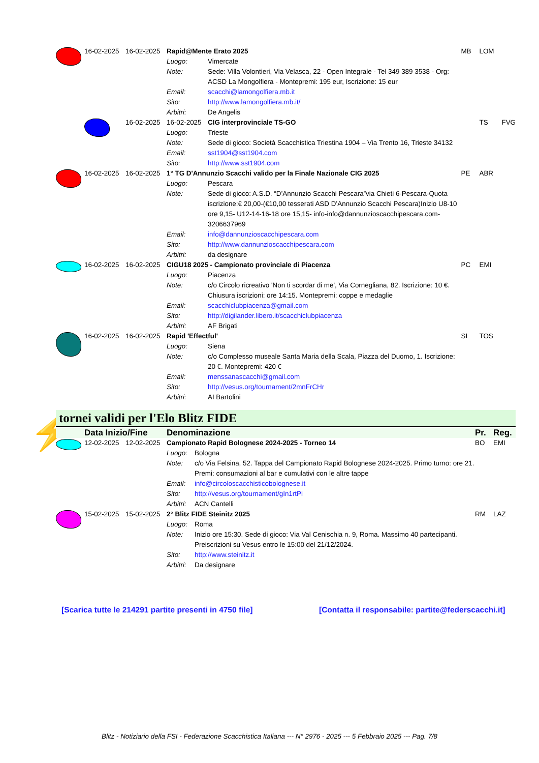| | 16-02-2025 | 16-02-2025 | Rapid@Mente Erato 2025 | | MB | LOM | |
| | | | Luogo: | Vimercate | | | |
| | | | Note: | Sede: Villa Volontieri, Via Velasca, 22 - Open Integrale - Tel 349 389 3538 - Org: ACSD La Mongolfiera - Montepremi: 195 eur, Iscrizione: 15 eur | | | |
| | | | Email: | scacchi@lamongolfiera.mb.it | | | |
| | | | Sito: | http://www.lamongolfiera.mb.it/ | | | |
| | | | Arbitri: | De Angelis | | | |
| | | 16-02-2025 | 16-02-2025 | CIG interprovinciale TS-GO | | TS | FVG |
| | | | Luogo: | Trieste | | | |
| | | | Note: | Sede di gioco: Società Scacchistica Triestina 1904 – Via Trento 16, Trieste 34132 | | | |
| | | | Email: | sst1904@sst1904.com | | | |
| | | | Sito: | http://www.sst1904.com | | | |
| | 16-02-2025 | 16-02-2025 | 1° TG D'Annunzio Scacchi valido per la Finale Nazionale CIG 2025 | | PE | ABR | |
| | | | Luogo: | Pescara | | | |
| | | | Note: | Sede di gioco: A.S.D. “D’Annunzio Scacchi Pescara”via Chieti 6-Pescara-Quota iscrizione:€ 20,00-(€10,00 tesserati ASD D’Annunzio Scacchi Pescara)Inizio U8-10 ore 9,15- U12-14-16-18 ore 15,15- info-info@dannunzioscacchipescara.com-3206637969 | | | |
| | | | Email: | info@dannunzioscacchipescara.com | | | |
| | | | Sito: | http://www.dannunzioscacchipescara.com | | | |
| | | | Arbitri: | da designare | | | |
| | 16-02-2025 | 16-02-2025 | CIGU18 2025 - Campionato provinciale di Piacenza | | PC | EMI | |
| | | | Luogo: | Piacenza | | | |
| | | | Note: | c/o Circolo ricreativo 'Non ti scordar di me', Via Cornegliana, 82. Iscrizione: 10 €. Chiusura iscrizioni: ore 14:15. Montepremi: coppe e medaglie | | | |
| | | | Email: | scacchiclubpiacenza@gmail.com | | | |
| | | | Sito: | http://digilander.libero.it/scacchiclubpiacenza | | | |
| | | | Arbitri: | AF Brigati | | | |
| | 16-02-2025 | 16-02-2025 | Rapid 'Effectful' | | SI | TOS | |
| | | | Luogo: | Siena | | | |
| | | | Note: | c/o Complesso museale Santa Maria della Scala, Piazza del Duomo, 1. Iscrizione: 20 €. Montepremi: 420 € | | | |
| | | | Email: | menssanascacchi@gmail.com | | | |
| | | | Sito: | http://vesus.org/tournament/2mnFrCHr | | | |
| | | | Arbitri: | AI Bartolini | | | |
⚡ tornei validi per l'Elo Blitz FIDE
| | Data Inizio/Fine | | Denominazione | | Pr. | Reg. |
| | 12-02-2025 | 12-02-2025 | Campionato Rapid Bolognese 2024-2025 - Torneo 14 | | BO | EMI |
| | | | Luogo: | Bologna | | |
| | | | Note: | c/o Via Felsina, 52. Tappa del Campionato Rapid Bolognese 2024-2025. Primo turno: ore 21. Premi: consumazioni al bar e cumulativi con le altre tappe | | |
| | | | Email: | info@circoloscacchisticobolognese.it | | |
| | | | Sito: | http://vesus.org/tournament/gIn1rtPi | | |
| | | | Arbitri: | ACN Cantelli | | |
| | 15-02-2025 | 15-02-2025 | 2° Blitz FIDE Steinitz 2025 | | RM | LAZ |
| | | | Luogo: | Roma | | |
| | | | Note: | Inizio ore 15:30. Sede di gioco: Via Val Cenischia n. 9, Roma. Massimo 40 partecipanti. Preiscrizioni su Vesus entro le 15:00 del 21/12/2024. | | |
| | | | Sito: | http://www.steinitz.it | | |
| | | | Arbitri: | Da designare | | |
[Scarica tutte le 214291 partite presenti in 4750 file]
[Contatta il responsabile: partite@federscacchi.it]
Blitz - Notiziario della FSI - Federazione Scacchistica Italiana --- N° 2976 - 2025 --- 5 Febbraio 2025 --- Pag. 7/8